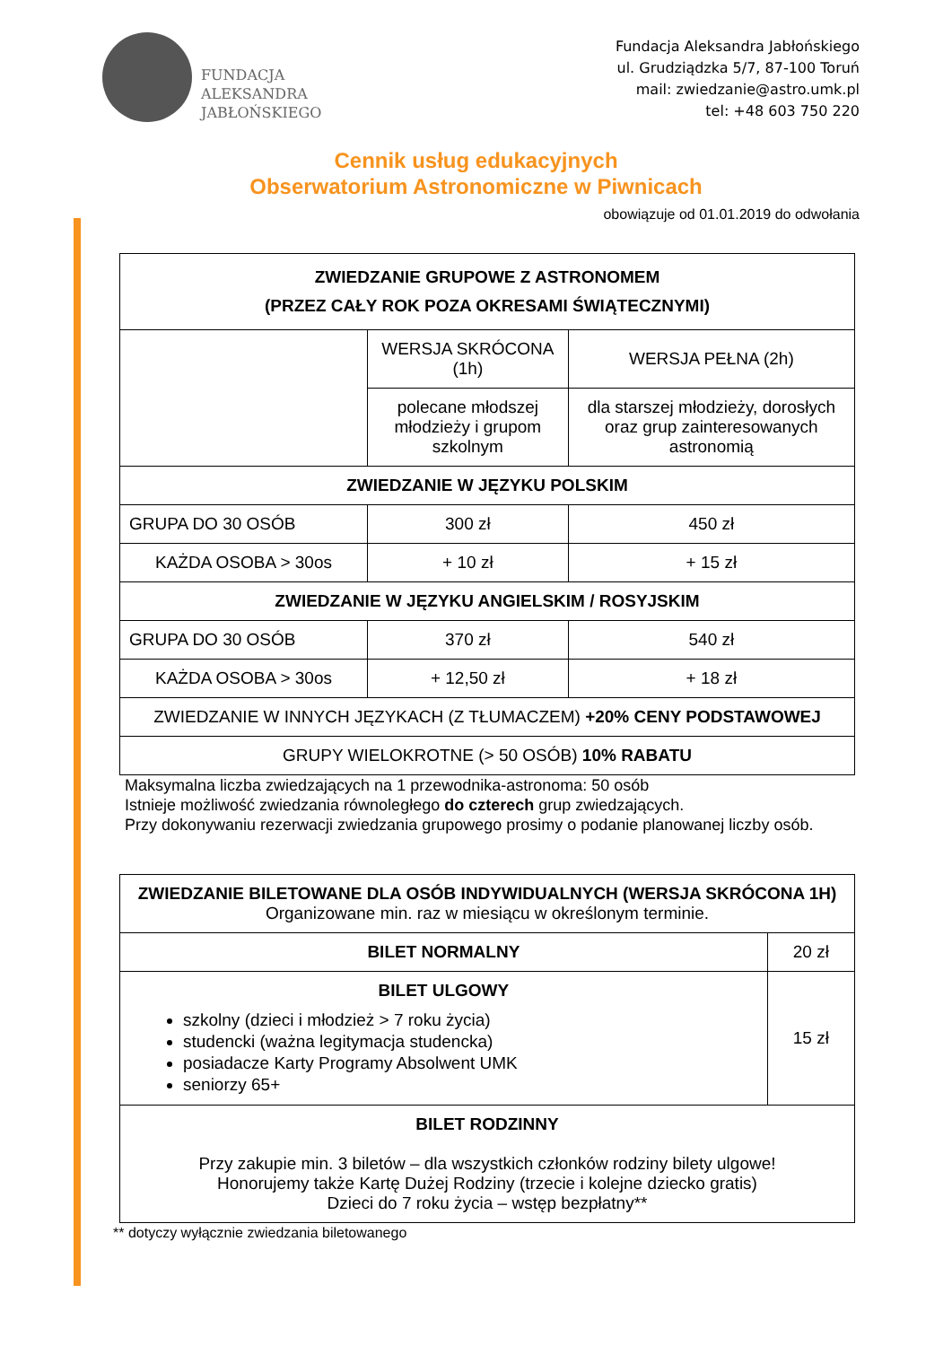FUNDACJA
ALEKSANDRA
JABŁOŃSKIEGO
Fundacja Aleksandra Jabłońskiego
ul. Grudziądzka 5/7, 87-100 Toruń
mail: zwiedzanie@astro.umk.pl
tel: +48 603 750 220
Cennik usług edukacyjnych
Obserwatorium Astronomiczne w Piwnicach
obowiązuje od 01.01.2019 do odwołania
| ZWIEDZANIE GRUPOWE Z ASTRONOMEM (PRZEZ CAŁY ROK POZA OKRESAMI ŚWIĄTECZNYMI) | | |
| --- | --- | --- |
| | WERSJA SKRÓCONA (1h) | WERSJA PEŁNA (2h) |
| | polecane młodszej młodzieży i grupom szkolnym | dla starszej młodzieży, dorosłych oraz grup zainteresowanych astronomią |
| ZWIEDZANIE W JĘZYKU POLSKIM | | |
| GRUPA DO 30 OSÓB | 300 zł | 450 zł |
| KAŻDA OSOBA > 30os | + 10 zł | + 15 zł |
| ZWIEDZANIE W JĘZYKU ANGIELSKIM / ROSYJSKIM | | |
| GRUPA DO 30 OSÓB | 370 zł | 540 zł |
| KAŻDA OSOBA > 30os | + 12,50 zł | + 18 zł |
| ZWIEDZANIE W INNYCH JĘZYKACH (Z TŁUMACZEM) +20% CENY PODSTAWOWEJ | | |
| GRUPY WIELOKROTNE (> 50 OSÓB) 10% RABATU | | |
Maksymalna liczba zwiedzających na 1 przewodnika-astronoma: 50 osób
Istnieje możliwość zwiedzania równoległego do czterech grup zwiedzających.
Przy dokonywaniu rezerwacji zwiedzania grupowego prosimy o podanie planowanej liczby osób.
| ZWIEDZANIE BILETOWANE DLA OSÓB INDYWIDUALNYCH (WERSJA SKRÓCONA 1H) Organizowane min. raz w miesiącu w określonym terminie. | |
| BILET NORMALNY | 20 zł |
| BILET ULGOWY szkolny (dzieci i młodzież > 7 roku życia) studencki (ważna legitymacja studencka) posiadacze Karty Programy Absolwent UMK seniorzy 65+ | 15 zł |
| BILET RODZINNY Przy zakupie min. 3 biletów – dla wszystkich członków rodziny bilety ulgowe! Honorujemy także Kartę Dużej Rodziny (trzecie i kolejne dziecko gratis) Dzieci do 7 roku życia – wstęp bezpłatny** | |
** dotyczy wyłącznie zwiedzania biletowanego